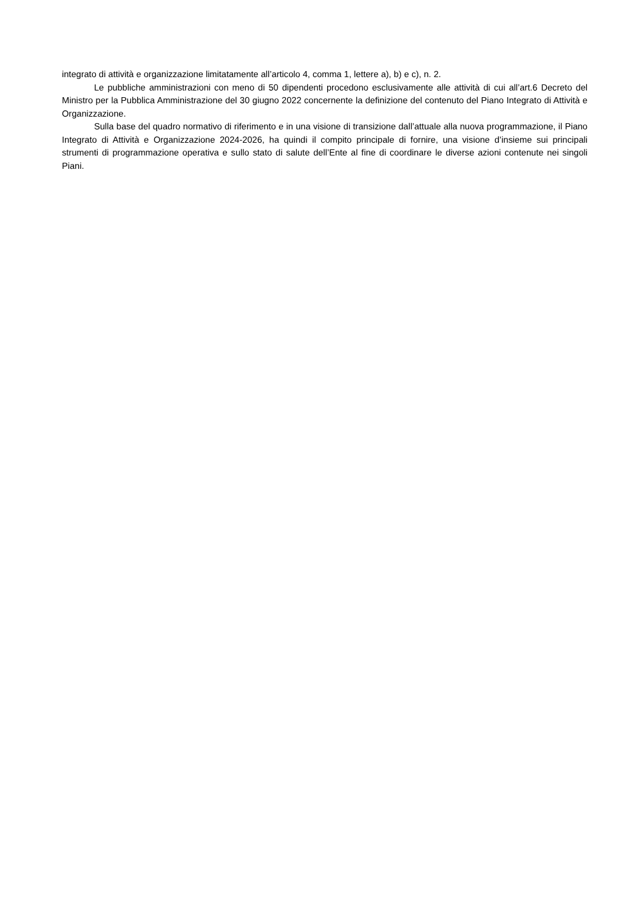integrato di attività e organizzazione limitatamente all’articolo 4, comma 1, lettere a), b) e c), n. 2.
Le pubbliche amministrazioni con meno di 50 dipendenti procedono esclusivamente alle attività di cui all’art.6 Decreto del Ministro per la Pubblica Amministrazione del 30 giugno 2022 concernente la definizione del contenuto del Piano Integrato di Attività e Organizzazione.
Sulla base del quadro normativo di riferimento e in una visione di transizione dall’attuale alla nuova programmazione, il Piano Integrato di Attività e Organizzazione 2024-2026, ha quindi il compito principale di fornire, una visione d’insieme sui principali strumenti di programmazione operativa e sullo stato di salute dell’Ente al fine di coordinare le diverse azioni contenute nei singoli Piani.